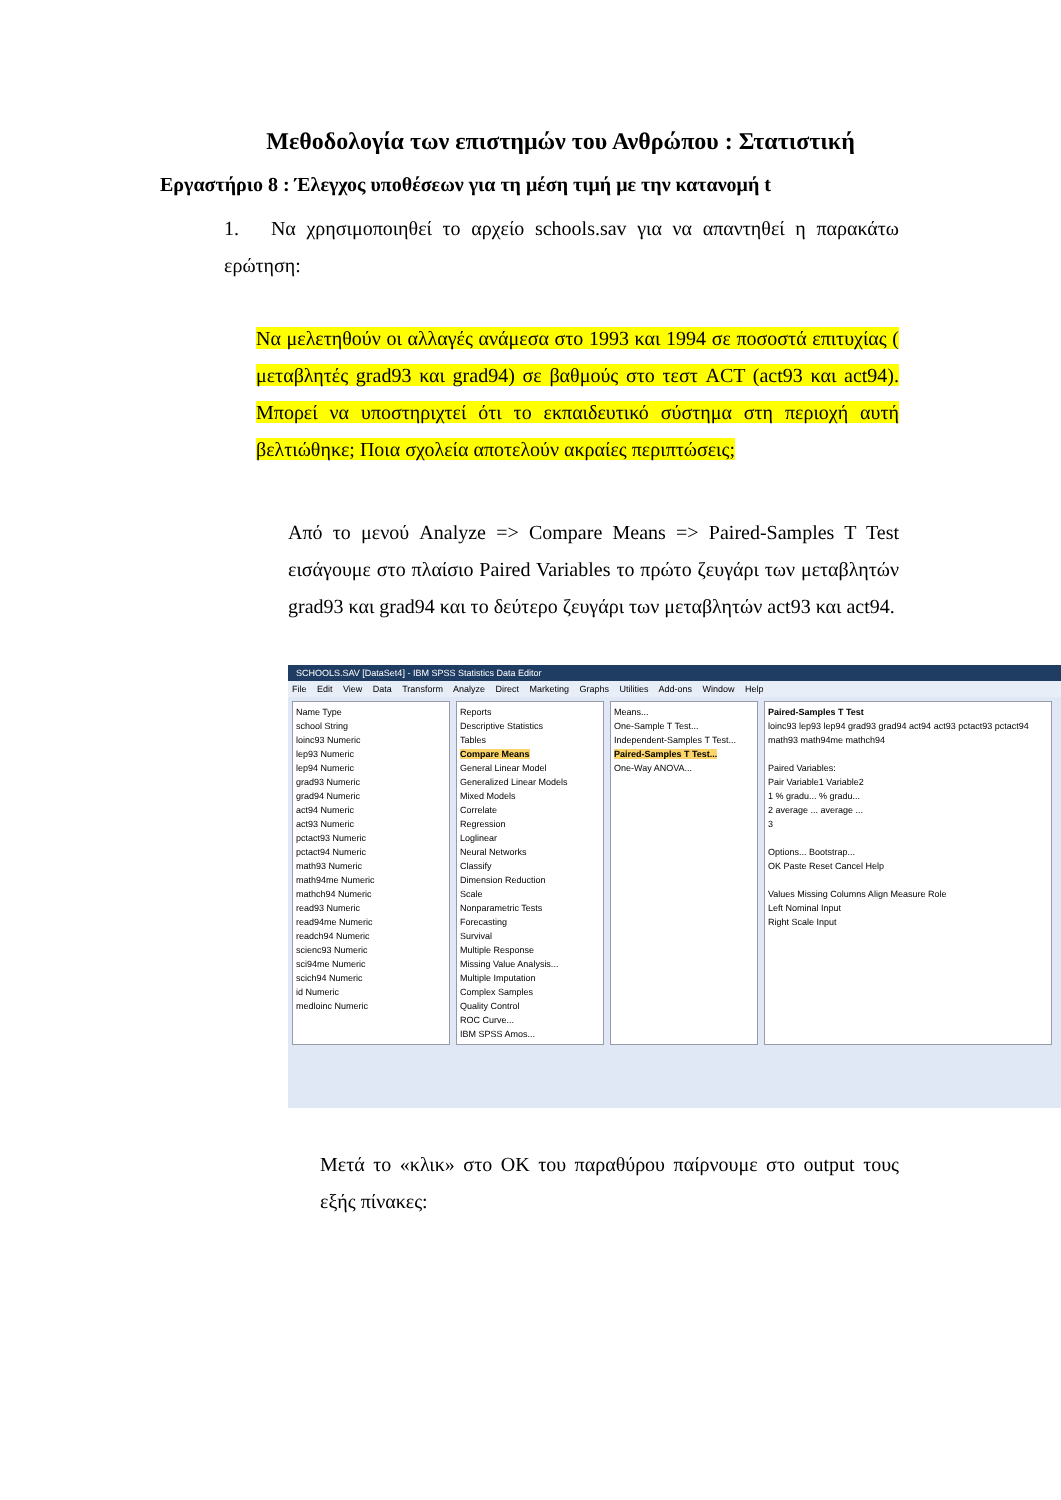Μεθοδολογία των επιστημών του Ανθρώπου : Στατιστική
Εργαστήριο 8 : Έλεγχος υποθέσεων για τη μέση τιμή με την κατανομή t
1. Να χρησιμοποιηθεί το αρχείο schools.sav για να απαντηθεί η παρακάτω ερώτηση:
Να μελετηθούν οι αλλαγές ανάμεσα στο 1993 και 1994 σε ποσοστά επιτυχίας ( μεταβλητές grad93 και grad94) σε βαθμούς στο τεστ ACT (act93 και act94). Μπορεί να υποστηριχτεί ότι το εκπαιδευτικό σύστημα στη περιοχή αυτή βελτιώθηκε; Ποια σχολεία αποτελούν ακραίες περιπτώσεις;
Από το μενού Analyze => Compare Means => Paired-Samples T Test εισάγουμε στο πλαίσιο Paired Variables το πρώτο ζευγάρι των μεταβλητών grad93 και grad94 και το δεύτερο ζευγάρι των μεταβλητών act93 και act94.
SCHOOLS.SAV [DataSet4] - IBM SPSS Statistics Data Editor
File Edit View Data Transform Analyze Direct Marketing Graphs Utilities Add-ons Window Help
Name Type
school String
loinc93 Numeric
lep93 Numeric
lep94 Numeric
grad93 Numeric
grad94 Numeric
act94 Numeric
act93 Numeric
pctact93 Numeric
pctact94 Numeric
math93 Numeric
math94me Numeric
mathch94 Numeric
read93 Numeric
read94me Numeric
readch94 Numeric
scienc93 Numeric
sci94me Numeric
scich94 Numeric
id Numeric
medloinc Numeric
Reports
Descriptive Statistics
Tables
Compare Means
General Linear Model
Generalized Linear Models
Mixed Models
Correlate
Regression
Loglinear
Neural Networks
Classify
Dimension Reduction
Scale
Nonparametric Tests
Forecasting
Survival
Multiple Response
Missing Value Analysis...
Multiple Imputation
Complex Samples
Quality Control
ROC Curve...
IBM SPSS Amos...
Means...
One-Sample T Test...
Independent-Samples T Test...
Paired-Samples T Test...
One-Way ANOVA...
Paired-Samples T Test
loinc93 lep93 lep94 grad93 grad94 act94 act93 pctact93 pctact94 math93 math94me mathch94
Paired Variables:
Pair Variable1 Variable2
1 % gradu... % gradu...
2 average ... average ...
3
Options... Bootstrap...
OK Paste Reset Cancel Help
Values Missing Columns Align Measure Role
Left Nominal Input
Right Scale Input
Μετά το «κλικ» στο OK του παραθύρου παίρνουμε στο output τους εξής πίνακες: